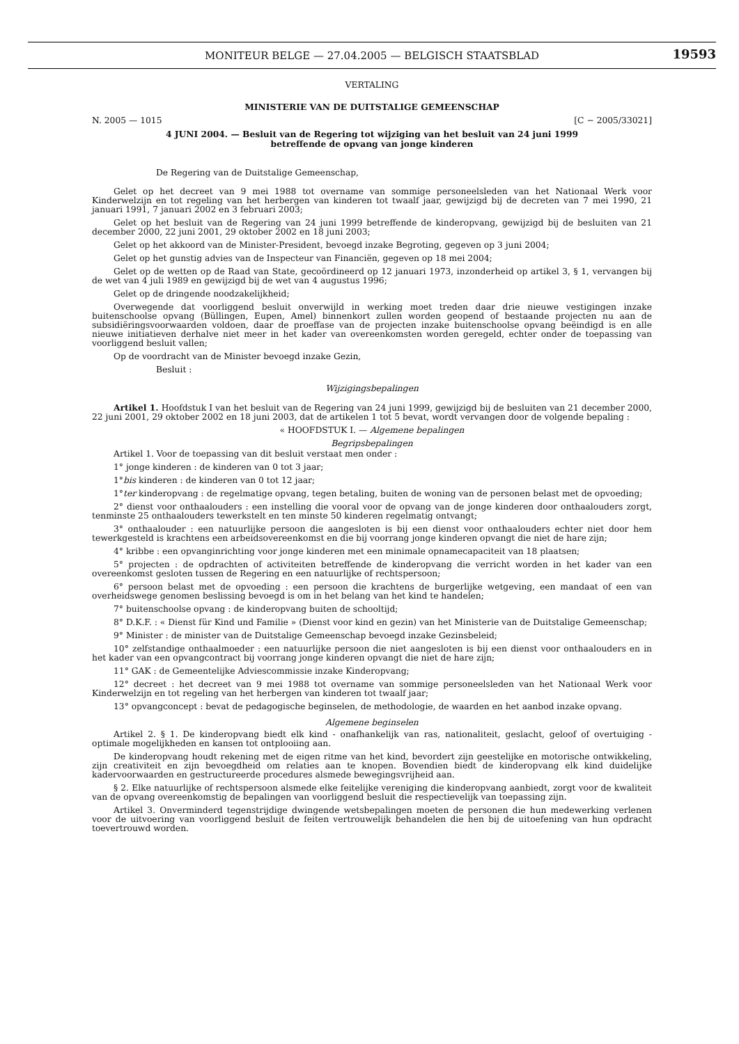MONITEUR BELGE — 27.04.2005 — BELGISCH STAATSBLAD
19593
VERTALING
MINISTERIE VAN DE DUITSTALIGE GEMEENSCHAP
N. 2005 — 1015 [C − 2005/33021]
4 JUNI 2004. — Besluit van de Regering tot wijziging van het besluit van 24 juni 1999
betreffende de opvang van jonge kinderen
De Regering van de Duitstalige Gemeenschap,
Gelet op het decreet van 9 mei 1988 tot overname van sommige personeelsleden van het Nationaal Werk voor Kinderwelzijn en tot regeling van het herbergen van kinderen tot twaalf jaar, gewijzigd bij de decreten van 7 mei 1990, 21 januari 1991, 7 januari 2002 en 3 februari 2003;
Gelet op het besluit van de Regering van 24 juni 1999 betreffende de kinderopvang, gewijzigd bij de besluiten van 21 december 2000, 22 juni 2001, 29 oktober 2002 en 18 juni 2003;
Gelet op het akkoord van de Minister-President, bevoegd inzake Begroting, gegeven op 3 juni 2004;
Gelet op het gunstig advies van de Inspecteur van Financiën, gegeven op 18 mei 2004;
Gelet op de wetten op de Raad van State, gecoördineerd op 12 januari 1973, inzonderheid op artikel 3, § 1, vervangen bij de wet van 4 juli 1989 en gewijzigd bij de wet van 4 augustus 1996;
Gelet op de dringende noodzakelijkheid;
Overwegende dat voorliggend besluit onverwijld in werking moet treden daar drie nieuwe vestigingen inzake buitenschoolse opvang (Büllingen, Eupen, Amel) binnenkort zullen worden geopend of bestaande projecten nu aan de subsidiëringsvoorwaarden voldoen, daar de proeffase van de projecten inzake buitenschoolse opvang beëindigd is en alle nieuwe initiatieven derhalve niet meer in het kader van overeenkomsten worden geregeld, echter onder de toepassing van voorliggend besluit vallen;
Op de voordracht van de Minister bevoegd inzake Gezin,
Besluit :
Wijzigingsbepalingen
Artikel 1. Hoofdstuk I van het besluit van de Regering van 24 juni 1999, gewijzigd bij de besluiten van 21 december 2000, 22 juni 2001, 29 oktober 2002 en 18 juni 2003, dat de artikelen 1 tot 5 bevat, wordt vervangen door de volgende bepaling :
« HOOFDSTUK I. — Algemene bepalingen
Begripsbepalingen
Artikel 1. Voor de toepassing van dit besluit verstaat men onder :
1° jonge kinderen : de kinderen van 0 tot 3 jaar;
1°bis kinderen : de kinderen van 0 tot 12 jaar;
1°ter kinderopvang : de regelmatige opvang, tegen betaling, buiten de woning van de personen belast met de opvoeding;
2° dienst voor onthaalouders : een instelling die vooral voor de opvang van de jonge kinderen door onthaalouders zorgt, tenminste 25 onthaalouders tewerkstelt en ten minste 50 kinderen regelmatig ontvangt;
3° onthaalouder : een natuurlijke persoon die aangesloten is bij een dienst voor onthaalouders echter niet door hem tewerkgesteld is krachtens een arbeidsovereenkomst en die bij voorrang jonge kinderen opvangt die niet de hare zijn;
4° kribbe : een opvanginrichting voor jonge kinderen met een minimale opnamecapaciteit van 18 plaatsen;
5° projecten : de opdrachten of activiteiten betreffende de kinderopvang die verricht worden in het kader van een overeenkomst gesloten tussen de Regering en een natuurlijke of rechtspersoon;
6° persoon belast met de opvoeding : een persoon die krachtens de burgerlijke wetgeving, een mandaat of een van overheidswege genomen beslissing bevoegd is om in het belang van het kind te handelen;
7° buitenschoolse opvang : de kinderopvang buiten de schooltijd;
8° D.K.F. : « Dienst für Kind und Familie » (Dienst voor kind en gezin) van het Ministerie van de Duitstalige Gemeenschap;
9° Minister : de minister van de Duitstalige Gemeenschap bevoegd inzake Gezinsbeleid;
10° zelfstandige onthaalmoeder : een natuurlijke persoon die niet aangesloten is bij een dienst voor onthaalouders en in het kader van een opvangcontract bij voorrang jonge kinderen opvangt die niet de hare zijn;
11° GAK : de Gemeentelijke Adviescommissie inzake Kinderopvang;
12° decreet : het decreet van 9 mei 1988 tot overname van sommige personeelsleden van het Nationaal Werk voor Kinderwelzijn en tot regeling van het herbergen van kinderen tot twaalf jaar;
13° opvangconcept : bevat de pedagogische beginselen, de methodologie, de waarden en het aanbod inzake opvang.
Algemene beginselen
Artikel 2. § 1. De kinderopvang biedt elk kind - onafhankelijk van ras, nationaliteit, geslacht, geloof of overtuiging - optimale mogelijkheden en kansen tot ontplooiing aan.
De kinderopvang houdt rekening met de eigen ritme van het kind, bevordert zijn geestelijke en motorische ontwikkeling, zijn creativiteit en zijn bevoegdheid om relaties aan te knopen. Bovendien biedt de kinderopvang elk kind duidelijke kadervoorwaarden en gestructureerde procedures alsmede bewegingsvrijheid aan.
§ 2. Elke natuurlijke of rechtspersoon alsmede elke feitelijke vereniging die kinderopvang aanbiedt, zorgt voor de kwaliteit van de opvang overeenkomstig de bepalingen van voorliggend besluit die respectievelijk van toepassing zijn.
Artikel 3. Onverminderd tegenstrijdige dwingende wetsbepalingen moeten de personen die hun medewerking verlenen voor de uitvoering van voorliggend besluit de feiten vertrouwelijk behandelen die hen bij de uitoefening van hun opdracht toevertrouwd worden.